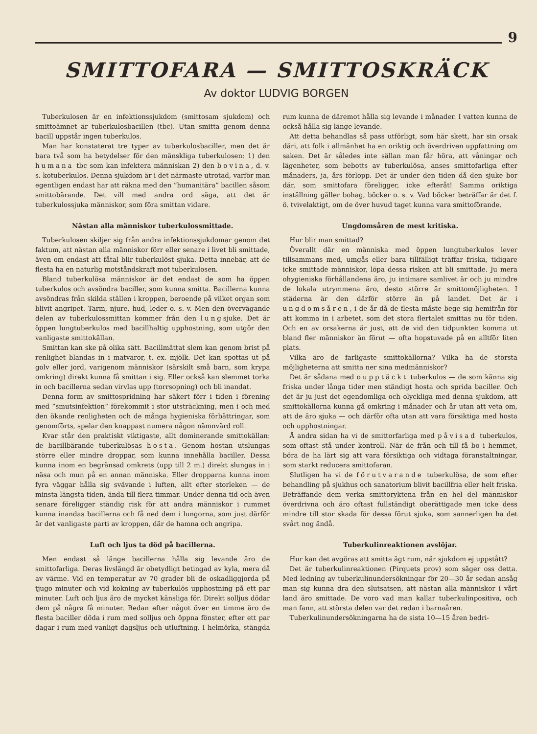9
SMITTOFARA — SMITTOSKRÄCK
Av doktor LUDVIG BORGEN
Tuberkulosen är en infektionssjukdom (smittosam sjukdom) och smittoämnet är tuberkulosbacillen (tbc). Utan smitta genom denna bacill uppstår ingen tuberkulos.
Man har konstaterat tre typer av tuberkulosbaciller, men det är bara två som ha betydelser för den mänskliga tuberkulosen: 1) den humana tbc som kan infektera människan 2) den bovina, d. v. s. kotuberkulos. Denna sjukdom är i det närmaste utrotad, varför man egentligen endast har att räkna med den ”humanitära” bacillen såsom smittobärande. Det vill med andra ord säga, att det är tuberkulossjuka människor, som föra smittan vidare.
Nästan alla människor tuberkulossmittade.
Tuberkulosen skiljer sig från andra infektionssjukdomar genom det faktum, att nästan alla människor förr eller senare i livet bli smittade, även om endast att fåtal blir tuberkulöst sjuka. Detta innebär, att de flesta ha en naturlig motståndskraft mot tuberkulosen.
Bland tuberkulösa människor är det endast de som ha öppen tuberkulos och avsöndra baciller, som kunna smitta. Bacillerna kunna avsöndras från skilda ställen i kroppen, beroende på vilket organ som blivit angripet. Tarm, njure, hud, leder o. s. v. Men den övervägande delen av tuberkulossmittan kommer från den lungsjuke. Det är öppen lungtuberkulos med bacillhaltig upphostning, som utgör den vanligaste smittokällan.
Smittan kan ske på olika sätt. Bacillmättat slem kan genom brist på renlighet blandas in i matvaror, t. ex. mjölk. Det kan spottas ut på golv eller jord, varigenom människor (särskilt små barn, som krypa omkring) direkt kunna få smittan i sig. Eller också kan slemmet torka in och bacillerna sedan virvlas upp (torrsopning) och bli inandat.
Denna form av smittospridning har säkert förr i tiden i förening med ”smutsinfektion” förekommit i stor utsträckning, men i och med den ökande renligheten och de många hygieniska förbättringar, som genomförts, spelar den knappast numera någon nämnvärd roll.
Kvar står den praktiskt viktigaste, allt dominerande smittokällan: de bacillbärande tuberkulösas hosta. Genom hostan utslungas större eller mindre droppar, som kunna innehålla baciller. Dessa kunna inom en begränsad omkrets (upp till 2 m.) direkt slungas in i näsa och mun på en annan människa. Eller dropparna kunna inom fyra väggar hålla sig svävande i luften, allt efter storleken — de minsta längsta tiden, ända till flera timmar. Under denna tid och även senare föreligger ständig risk för att andra människor i rummet kunna inandas bacillerna och få ned dem i lungorna, som just därför är det vanligaste parti av kroppen, där de hamna och angripa.
Luft och ljus ta död på bacillerna.
Men endast så länge bacillerna hålla sig levande äro de smittofarliga. Deras livslängd är obetydligt betingad av kyla, mera då av värme. Vid en temperatur av 70 grader bli de oskadliggjorda på tjugo minuter och vid kokning av tuberkulös upphostning på ett par minuter. Luft och ljus äro de mycket känsliga för. Direkt solljus dödar dem på några få minuter. Redan efter något över en timme äro de flesta baciller döda i rum med solljus och öppna fönster, efter ett par dagar i rum med vanligt dagsljus och utluftning. I helmörka, stängda rum kunna de däremot hålla sig levande i månader. I vatten kunna de också hålla sig länge levande.
Att detta behandlas så pass utförligt, som här skett, har sin orsak däri, att folk i allmänhet ha en oriktig och överdriven uppfattning om saken. Det är således inte sällan man får höra, att våningar och lägenheter, som bebotts av tuberkulösa, anses smittofarliga efter månaders, ja, års förlopp. Det är under den tiden då den sjuke bor där, som smittofara föreligger, icke efteråt! Samma oriktiga inställning gäller bohag, böcker o. s. v. Vad böcker beträffar är det f. ö. tvivelaktigt, om de över huvud taget kunna vara smittoförande.
Ungdomsåren de mest kritiska.
Hur blir man smittad?
Överallt där en människa med öppen lungtuberkulos lever tillsammans med, umgås eller bara tillfälligt träffar friska, tidigare icke smittade människor, löpa dessa risken att bli smittade. Ju mera ohygieniska förhållandena äro, ju intimare samlivet är och ju mindre de lokala utrymmena äro, desto större är smittomöjligheten. I städerna är den därför större än på landet. Det är i ungdomsåren, i de år då de flesta måste bege sig hemifrån för att komma in i arbetet, som det stora flertalet smittas nu för tiden. Och en av orsakerna är just, att de vid den tidpunkten komma ut bland fler människor än förut — ofta hopstuvade på en alltför liten plats.
Vilka äro de farligaste smittokällorna? Vilka ha de största möjligheterna att smitta ner sina medmänniskor?
Det är sådana med oupptäckt tuberkulos — de som känna sig friska under långa tider men ständigt hosta och sprida baciller. Och det är ju just det egendomliga och olyckliga med denna sjukdom, att smittokällorna kunna gå omkring i månader och år utan att veta om, att de äro sjuka — och därför ofta utan att vara försiktiga med hosta och upphostningar.
Å andra sidan ha vi de smittorfarliga med påvisad tuberkulos, som oftast stå under kontroll. När de från och till få bo i hemmet, böra de ha lärt sig att vara försiktiga och vidtaga föranstaltningar, som starkt reducera smittofaran.
Slutligen ha vi de förutvarande tuberkulösa, de som efter behandling på sjukhus och sanatorium blivit bacillfria eller helt friska. Beträffande dem verka smittoryktena från en hel del människor överdrivna och äro oftast fullständigt oberättigade men icke dess mindre till stor skada för dessa förut sjuka, som sannerligen ha det svårt nog ändå.
Tuberkulinreaktionen avslöjar.
Hur kan det avgöras att smitta ägt rum, när sjukdom ej uppstått?
Det är tuberkulinreaktionen (Pirquets prov) som säger oss detta. Med ledning av tuberkulinundersökningar för 20—30 år sedan ansåg man sig kunna dra den slutsatsen, att nästan alla människor i vårt land äro smittade. De voro vad man kallar tuberkulinpositiva, och man fann, att största delen var det redan i barnaåren.
Tuberkulinundersökningarna ha de sista 10—15 åren bedri-